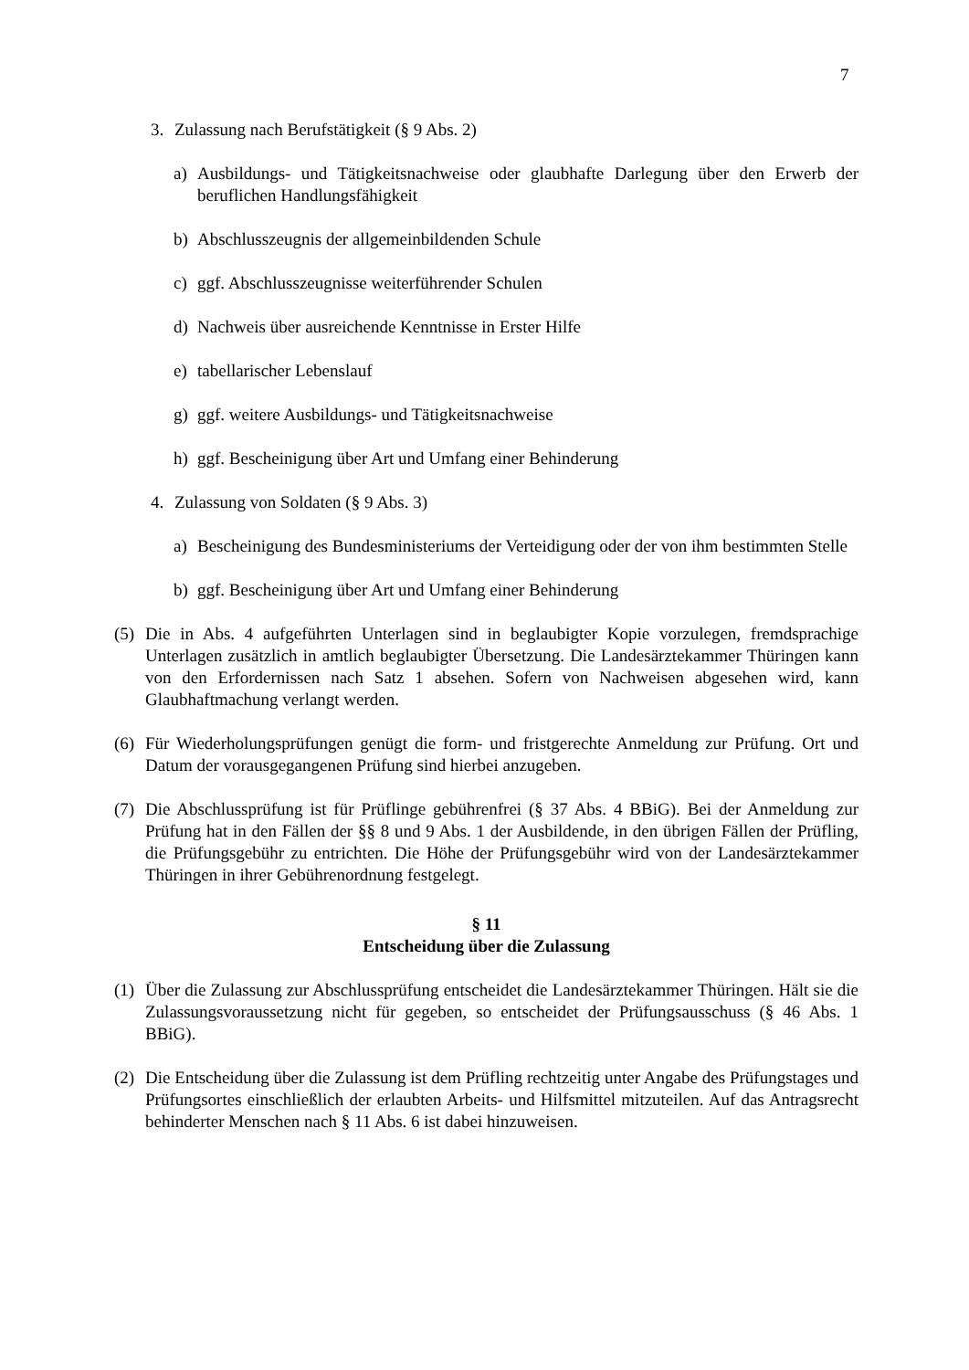7
3. Zulassung nach Berufstätigkeit (§ 9 Abs. 2)
a) Ausbildungs- und Tätigkeitsnachweise oder glaubhafte Darlegung über den Erwerb der beruflichen Handlungsfähigkeit
b) Abschlusszeugnis der allgemeinbildenden Schule
c) ggf. Abschlusszeugnisse weiterführender Schulen
d) Nachweis über ausreichende Kenntnisse in Erster Hilfe
e) tabellarischer Lebenslauf
g) ggf. weitere Ausbildungs- und Tätigkeitsnachweise
h) ggf. Bescheinigung über Art und Umfang einer Behinderung
4. Zulassung von Soldaten (§ 9 Abs. 3)
a) Bescheinigung des Bundesministeriums der Verteidigung oder der von ihm bestimmten Stelle
b) ggf. Bescheinigung über Art und Umfang einer Behinderung
(5) Die in Abs. 4 aufgeführten Unterlagen sind in beglaubigter Kopie vorzulegen, fremdsprachige Unterlagen zusätzlich in amtlich beglaubigter Übersetzung. Die Landesärztekammer Thüringen kann von den Erfordernissen nach Satz 1 absehen. Sofern von Nachweisen abgesehen wird, kann Glaubhaftmachung verlangt werden.
(6) Für Wiederholungsprüfungen genügt die form- und fristgerechte Anmeldung zur Prüfung. Ort und Datum der vorausgegangenen Prüfung sind hierbei anzugeben.
(7) Die Abschlussprüfung ist für Prüflinge gebührenfrei (§ 37 Abs. 4 BBiG). Bei der Anmeldung zur Prüfung hat in den Fällen der §§ 8 und 9 Abs. 1 der Ausbildende, in den übrigen Fällen der Prüfling, die Prüfungsgebühr zu entrichten. Die Höhe der Prüfungsgebühr wird von der Landesärztekammer Thüringen in ihrer Gebührenordnung festgelegt.
§ 11
Entscheidung über die Zulassung
(1) Über die Zulassung zur Abschlussprüfung entscheidet die Landesärztekammer Thüringen. Hält sie die Zulassungsvoraussetzung nicht für gegeben, so entscheidet der Prüfungsausschuss (§ 46 Abs. 1 BBiG).
(2) Die Entscheidung über die Zulassung ist dem Prüfling rechtzeitig unter Angabe des Prüfungstages und Prüfungsortes einschließlich der erlaubten Arbeits- und Hilfsmittel mitzuteilen. Auf das Antragsrecht behinderter Menschen nach § 11 Abs. 6 ist dabei hinzuweisen.